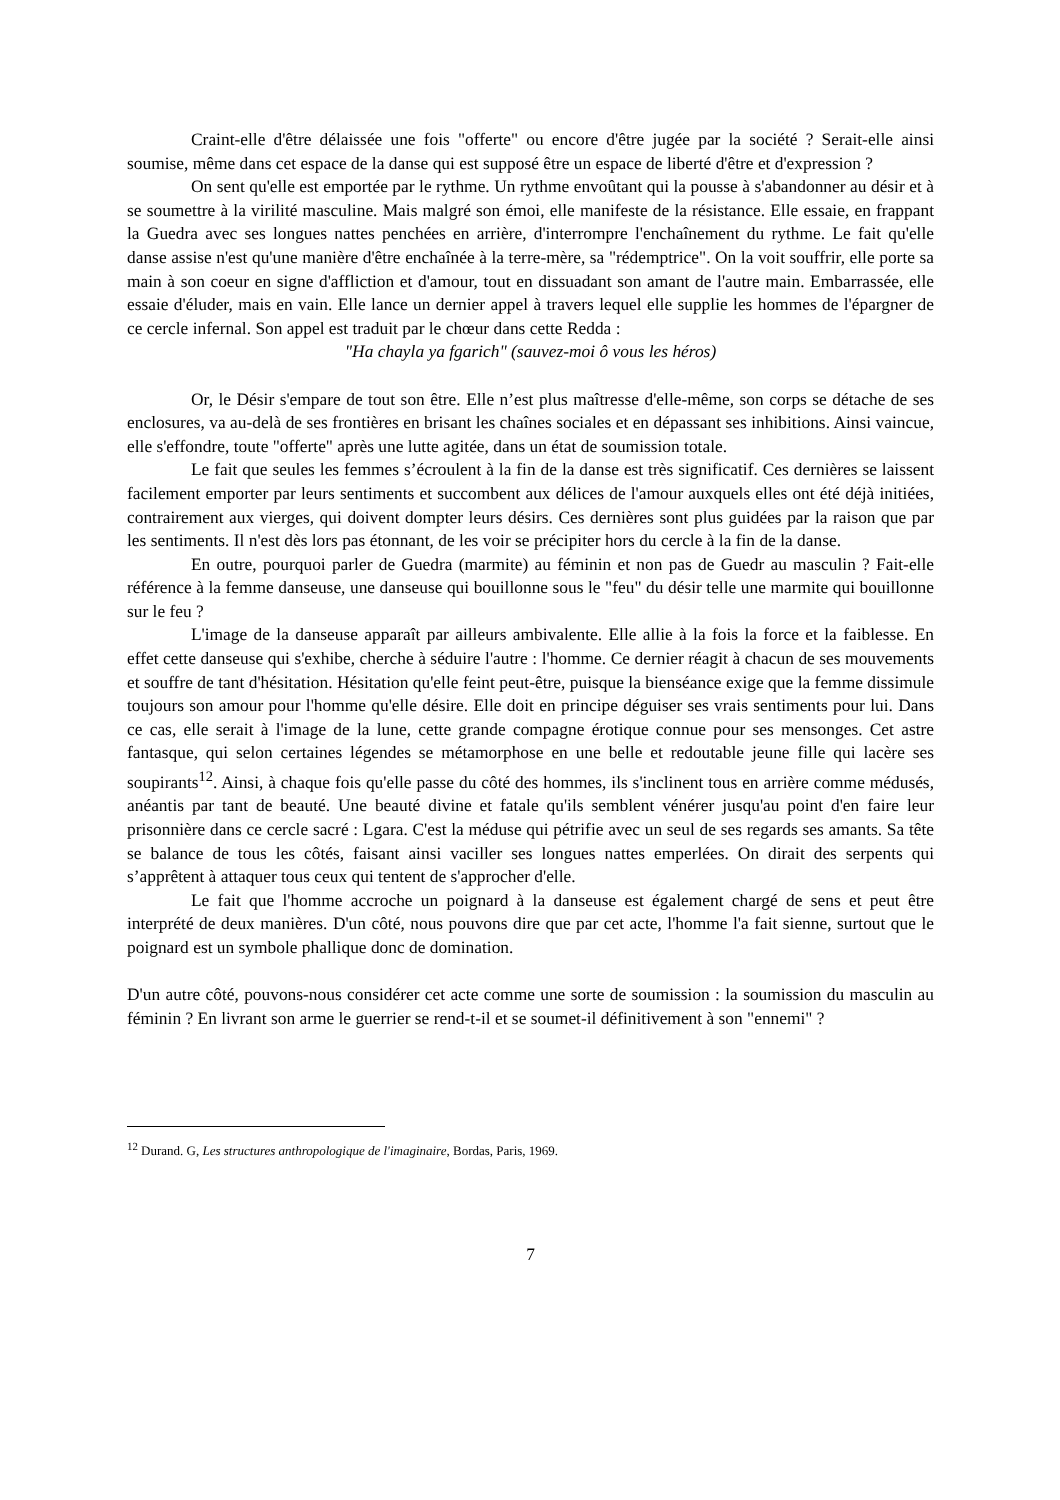Craint-elle d'être délaissée une fois "offerte" ou encore d'être jugée par la société ? Serait-elle ainsi soumise, même dans cet espace de la danse qui est supposé être un espace de liberté d'être et d'expression ?
On sent qu'elle est emportée par le rythme. Un rythme envoûtant qui la pousse à s'abandonner au désir et à se soumettre à la virilité masculine. Mais malgré son émoi, elle manifeste de la résistance. Elle essaie, en frappant la Guedra avec ses longues nattes penchées en arrière, d'interrompre l'enchaînement du rythme. Le fait qu'elle danse assise n'est qu'une manière d'être enchaînée à la terre-mère, sa "rédemptrice". On la voit souffrir, elle porte sa main à son coeur en signe d'affliction et d'amour, tout en dissuadant son amant de l'autre main. Embarrassée, elle essaie d'éluder, mais en vain. Elle lance un dernier appel à travers lequel elle supplie les hommes de l'épargner de ce cercle infernal. Son appel est traduit par le chœur dans cette Redda :
"Ha chayla ya fgarich" (sauvez-moi ô vous les héros)
Or, le Désir s'empare de tout son être. Elle n’est plus maîtresse d'elle-même, son corps se détache de ses enclosures, va au-delà de ses frontières en brisant les chaînes sociales et en dépassant ses inhibitions. Ainsi vaincue, elle s'effondre, toute "offerte" après une lutte agitée, dans un état de soumission totale.
Le fait que seules les femmes s’écroulent à la fin de la danse est très significatif. Ces dernières se laissent facilement emporter par leurs sentiments et succombent aux délices de l'amour auxquels elles ont été déjà initiées, contrairement aux vierges, qui doivent dompter leurs désirs. Ces dernières sont plus guidées par la raison que par les sentiments. Il n'est dès lors pas étonnant, de les voir se précipiter hors du cercle à la fin de la danse.
En outre, pourquoi parler de Guedra (marmite) au féminin et non pas de Guedr au masculin ? Fait-elle référence à la femme danseuse, une danseuse qui bouillonne sous le "feu" du désir telle une marmite qui bouillonne sur le feu ?
L'image de la danseuse apparaît par ailleurs ambivalente. Elle allie à la fois la force et la faiblesse. En effet cette danseuse qui s'exhibe, cherche à séduire l'autre : l'homme. Ce dernier réagit à chacun de ses mouvements et souffre de tant d'hésitation. Hésitation qu'elle feint peut-être, puisque la bienséance exige que la femme dissimule toujours son amour pour l'homme qu'elle désire. Elle doit en principe déguiser ses vrais sentiments pour lui. Dans ce cas, elle serait à l'image de la lune, cette grande compagne érotique connue pour ses mensonges. Cet astre fantasque, qui selon certaines légendes se métamorphose en une belle et redoutable jeune fille qui lacère ses soupirants<sup>12</sup>. Ainsi, à chaque fois qu'elle passe du côté des hommes, ils s'inclinent tous en arrière comme médusés, anéantis par tant de beauté. Une beauté divine et fatale qu'ils semblent vénérer jusqu'au point d'en faire leur prisonnière dans ce cercle sacré : Lgara. C'est la méduse qui pétrifie avec un seul de ses regards ses amants. Sa tête se balance de tous les côtés, faisant ainsi vaciller ses longues nattes emperlées. On dirait des serpents qui s’apprêtent à attaquer tous ceux qui tentent de s'approcher d'elle.
Le fait que l'homme accroche un poignard à la danseuse est également chargé de sens et peut être interprété de deux manières. D'un côté, nous pouvons dire que par cet acte, l'homme l'a fait sienne, surtout que le poignard est un symbole phallique donc de domination.
D'un autre côté, pouvons-nous considérer cet acte comme une sorte de soumission : la soumission du masculin au féminin ? En livrant son arme le guerrier se rend-t-il et se soumet-il définitivement à son "ennemi" ?
<sup>12</sup> Durand. G, Les structures anthropologique de l'imaginaire, Bordas, Paris, 1969.
7